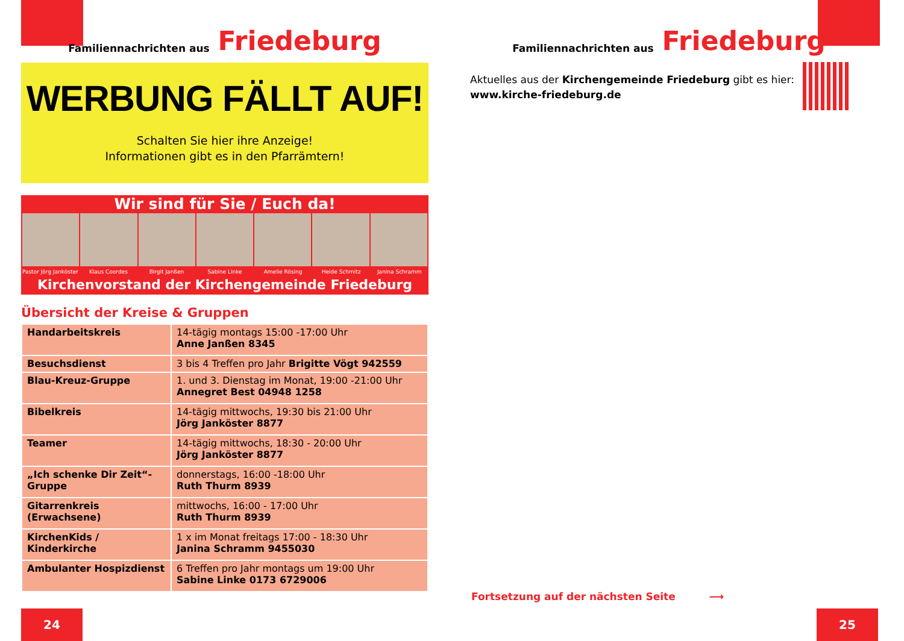Familiennachrichten aus Friedeburg
WERBUNG FÄLLT AUF!
Schalten Sie hier ihre Anzeige!
Informationen gibt es in den Pfarrämtern!
Wir sind für Sie / Euch da!
Pastor Jörg Janköster Klaus Coordes Birgit Janßen Sabine Linke Amelie Rösing Heide Schmitz Janina Schramm
Kirchenvorstand der Kirchengemeinde Friedeburg
Übersicht der Kreise & Gruppen
| Handarbeitskreis | 14-tägig montags 15:00 -17:00 Uhr Anne Janßen 8345 |
| Besuchsdienst | 3 bis 4 Treffen pro Jahr Brigitte Vögt 942559 |
| Blau-Kreuz-Gruppe | 1. und 3. Dienstag im Monat, 19:00 -21:00 Uhr Annegret Best 04948 1258 |
| Bibelkreis | 14-tägig mittwochs, 19:30 bis 21:00 Uhr Jörg Janköster 8877 |
| Teamer | 14-tägig mittwochs, 18:30 - 20:00 Uhr Jörg Janköster 8877 |
| „Ich schenke Dir Zeit“-Gruppe | donnerstags, 16:00 -18:00 Uhr Ruth Thurm 8939 |
| Gitarrenkreis (Erwachsene) | mittwochs, 16:00 - 17:00 Uhr Ruth Thurm 8939 |
| KirchenKids / Kinderkirche | 1 x im Monat freitags 17:00 - 18:30 Uhr Janina Schramm 9455030 |
| Ambulanter Hospizdienst | 6 Treffen pro Jahr montags um 19:00 Uhr Sabine Linke 0173 6729006 |
24
Familiennachrichten aus Friedeburg
Aktuelles aus der Kirchengemeinde Friedeburg gibt es hier:
www.kirche-friedeburg.de
Fortsetzung auf der nächsten Seite ⟶
25